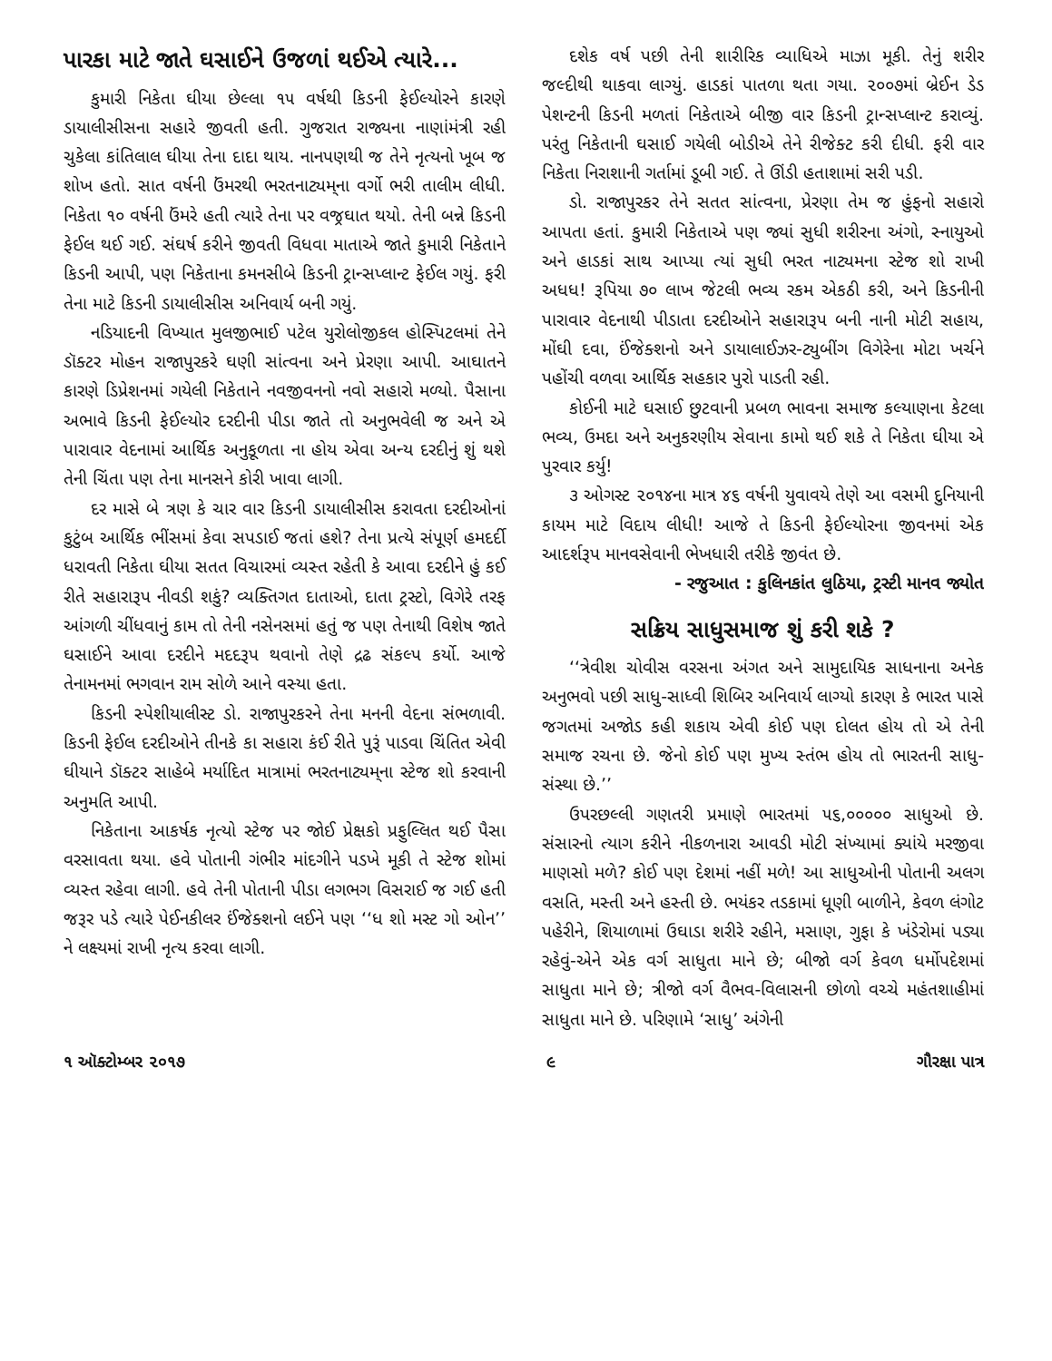પારકા માટે જાતે ઘસાઈને ઉજળાં થઈએ ત્યારે...
કુમારી નિકેતા ઘીયા છેલ્લા ૧૫ વર્ષથી કિડની ફેઈલ્યોરને કારણે ડાયાલીસીસના સહારે જીવતી હતી. ગુજરાત રાજ્યના નાણાંમંત્રી રહી ચુકેલા કાંતિલાલ ઘીયા તેના દાદા થાય. નાનપણથી જ તેને નૃત્યનો ખૂબ જ શોખ હતો. સાત વર્ષની ઉંમરથી ભરતનાટ્યમ્‌ના વર્ગો ભરી તાલીમ લીધી. નિકેતા ૧૦ વર્ષની ઉંમરે હતી ત્યારે તેના પર વજ્રઘાત થયો. તેની બન્ને કિડની ફેઈલ થઈ ગઈ. સંઘર્ષ કરીને જીવતી વિધવા માતાએ જાતે કુમારી નિકેતાને કિડની આપી, પણ નિકેતાના કમનસીબે કિડની ટ્રાન્સપ્લાન્ટ ફેઈલ ગયું. ફરી તેના માટે કિડની ડાયાલીસીસ અનિવાર્ય બની ગયું.
નડિયાદની વિખ્યાત મુલજીભાઈ પટેલ યુરોલોજીકલ હોસ્પિટલમાં તેને ડૉક્ટર મોહન રાજાપુરકરે ઘણી સાંત્વના અને પ્રેરણા આપી. આઘાતને કારણે ડિપ્રેશનમાં ગયેલી નિકેતાને નવજીવનનો નવો સહારો મળ્યો. પૈસાના અભાવે કિડની ફેઈલ્યોર દરદીની પીડા જાતે તો અનુભવેલી જ અને એ પારાવાર વેદનામાં આર્થિક અનુકૂળતા ના હોય એવા અન્ય દરદીનું શું થશે તેની ચિંતા પણ તેના માનસને કોરી ખાવા લાગી.
દર માસે બે ત્રણ કે ચાર વાર કિડની ડાયાલીસીસ કરાવતા દરદીઓનાં કુટુંબ આર્થિક ભીંસમાં કેવા સપડાઈ જતાં હશે? તેના પ્રત્યે સંપૂર્ણ હમદર્દી ધરાવતી નિકેતા ઘીયા સતત વિચારમાં વ્યસ્ત રહેતી કે આવા દરદીને હું કઈ રીતે સહારારૂપ નીવડી શકું? વ્યક્તિગત દાતાઓ, દાતા ટ્રસ્ટો, વિગેરે તરફ આંગળી ચીંધવાનું કામ તો તેની નસેનસમાં હતું જ પણ તેનાથી વિશેષ જાતે ઘસાઈને આવા દરદીને મદદરૂપ થવાનો તેણે દ્રઢ સંકલ્પ કર્યો. આજે તેનામનમાં ભગવાન રામ સોળે આને વસ્યા હતા.
કિડની સ્પેશીયાલીસ્ટ ડો. રાજાપુરકરને તેના મનની વેદના સંભળાવી. કિડની ફેઈલ દરદીઓને તીનકે કા સહારા કંઈ રીતે પુરૂં પાડવા ચિંતિત એવી ઘીયાને ડૉક્ટર સાહેબે મર્યાદિત માત્રામાં ભરતનાટ્યમ્‌ના સ્ટેજ શો કરવાની અનુમતિ આપી.
નિકેતાના આકર્ષક નૃત્યો સ્ટેજ પર જોઈ પ્રેક્ષકો પ્રફુલ્લિત થઈ પૈસા વરસાવતા થયા. હવે પોતાની ગંભીર માંદગીને પડખે મૂકી તે સ્ટેજ શોમાં વ્યસ્ત રહેવા લાગી. હવે તેની પોતાની પીડા લગભગ વિસરાઈ જ ગઈ હતી જરૂર પડે ત્યારે પેઈનકીલર ઈંજેક્શનો લઈને પણ ‘‘ધ શો મસ્ટ ગો ઓન’’ ને લક્ષ્યમાં રાખી નૃત્ય કરવા લાગી.
દશેક વર્ષ પછી તેની શારીરિક વ્યાધિએ માઝા મૂકી. તેનું શરીર જલ્દીથી થાકવા લાગ્યું. હાડકાં પાતળા થતા ગયા. ૨૦૦૭માં બ્રેઈન ડેડ પેશન્ટની કિડની મળતાં નિકેતાએ બીજી વાર કિડની ટ્રાન્સપ્લાન્ટ કરાવ્યું. પરંતુ નિકેતાની ઘસાઈ ગયેલી બોડીએ તેને રીજેક્ટ કરી દીધી. ફરી વાર નિકેતા નિરાશાની ગર્તામાં ડૂબી ગઈ. તે ઊંડી હતાશામાં સરી પડી.
ડો. રાજાપુરકર તેને સતત સાંત્વના, પ્રેરણા તેમ જ હુંફનો સહારો આપતા હતાં. કુમારી નિકેતાએ પણ જ્યાં સુધી શરીરના અંગો, સ્નાયુઓ અને હાડકાં સાથ આપ્યા ત્યાં સુધી ભરત નાટ્યમના સ્ટેજ શો રાખી અધધ! રૂપિયા ૭૦ લાખ જેટલી ભવ્ય રકમ એકઠી કરી, અને કિડનીની પારાવાર વેદનાથી પીડાતા દરદીઓને સહારારૂપ બની નાની મોટી સહાય, મોંઘી દવા, ઈંજેક્શનો અને ડાયાલાઈઝર-ટ્યુબીંગ વિગેરેના મોટા ખર્ચને પહોંચી વળવા આર્થિક સહકાર પુરો પાડતી રહી.
કોઈની માટે ઘસાઈ છુટવાની પ્રબળ ભાવના સમાજ કલ્યાણના કેટલા ભવ્ય, ઉમદા અને અનુકરણીય સેવાના કામો થઈ શકે તે નિકેતા ઘીયા એ પુરવાર કર્યુ!
૩ ઓગસ્ટ ૨૦૧૪ના માત્ર ૪૬ વર્ષની યુવાવયે તેણે આ વસમી દુનિયાની કાયમ માટે વિદાય લીધી! આજે તે કિડની ફેઈલ્યોરના જીવનમાં એક આદર્શરૂપ માનવસેવાની ભેખધારી તરીકે જીવંત છે.
- રજુઆત : કુલિનકાંત લુઠિયા, ટ્રસ્ટી માનવ જ્યોત
સક્રિય સાધુસમાજ શું કરી શકે ?
‘‘ત્રેવીશ ચોવીસ વરસના અંગત અને સામુદાયિક સાધનાના અનેક અનુભવો પછી સાધુ-સાધ્વી શિબિર અનિવાર્ય લાગ્યો કારણ કે ભારત પાસે જગતમાં અજોડ કહી શકાય એવી કોઈ પણ દોલત હોય તો એ તેની સમાજ રચના છે. જેનો કોઈ પણ મુખ્ય સ્તંભ હોય તો ભારતની સાધુ-સંસ્થા છે.’’
ઉપરછલ્લી ગણતરી પ્રમાણે ભારતમાં ૫૬,૦૦૦૦૦ સાધુઓ છે. સંસારનો ત્યાગ કરીને નીકળનારા આવડી મોટી સંખ્યામાં ક્યાંયે મરજીવા માણસો મળે? કોઈ પણ દેશમાં નહીં મળે! આ સાધુઓની પોતાની અલગ વસતિ, મસ્તી અને હસ્તી છે. ભયંકર તડકામાં ધૂણી બાળીને, કેવળ લંગોટ પહેરીને, શિયાળામાં ઉઘાડા શરીરે રહીને, મસાણ, ગુફા કે ખંડેરોમાં પડ્યા રહેવું-એને એક વર્ગ સાધુતા માને છે; બીજો વર્ગ કેવળ ધર્મોપદેશમાં સાધુતા માને છે; ત્રીજો વર્ગ વૈભવ-વિલાસની છોળો વચ્ચે મહંતશાહીમાં સાધુતા માને છે. પરિણામે ‘સાધુ’ અંગેની
૧ ઑક્ટોમ્બર ૨૦૧૭ ૯ ગૌરક્ષા પાત્ર